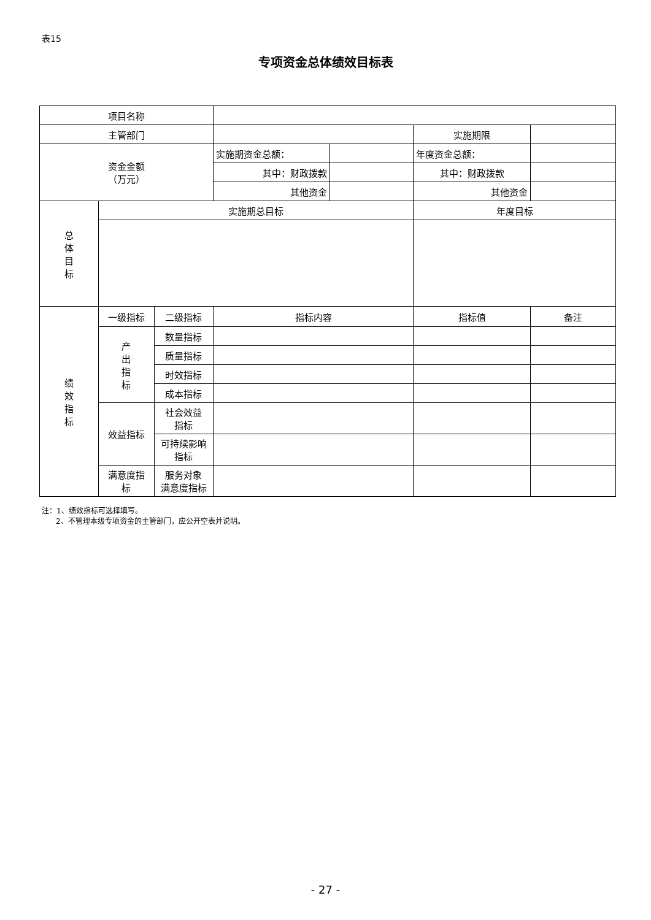表15
专项资金总体绩效目标表
| 项目名称 | | | | | | |
| 主管部门 | | | | | 实施期限 | |
| 资金金额 （万元） | | | 实施期资金总额： | | 年度资金总额： | |
| | | | 其中：财政拨款 | | 其中：财政拨款 | |
| | | | 其他资金 | | 其他资金 | |
| 总 体 目 标 | 实施期总目标 | | | | 年度目标 | |
| 绩 效 指 标 | 一级指标 | 二级指标 | 指标内容 | | 指标值 | 备注 |
| | 产 出 指 标 | 数量指标 | | | | |
| | | 质量指标 | | | | |
| | | 时效指标 | | | | |
| | | 成本指标 | | | | |
| | 效益指标 | 社会效益 指标 | | | | |
| | | 可持续影响 指标 | | | | |
| | 满意度指 标 | 服务对象 满意度指标 | | | | |
注：1、绩效指标可选择填写。
2、不管理本级专项资金的主管部门，应公开空表并说明。
- 27 -